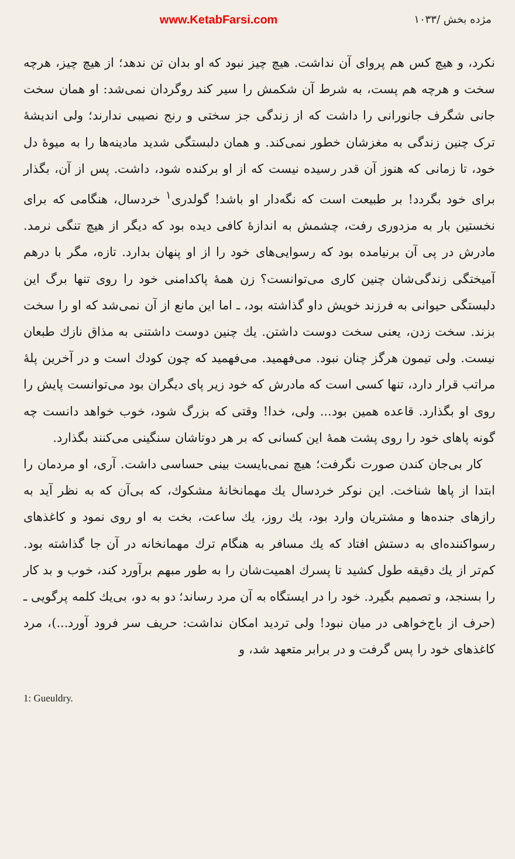مژده بخش /۱۰۳۳ www.KetabFarsi.com
نکرد، و هیچ کس هم پروای آن نداشت. هیچ چیز نبود که او بدان تن ندهد؛ از هیچ چیز، هرچه سخت و هرچه هم پست، به شرط آن شکمش را سیر کند روگردان نمی‌شد: او همان سخت جانی شگرف جانورانی را داشت که از زندگی جز سختی و رنج نصیبی ندارند؛ ولی اندیشهٔ ترک چنین زندگی به مغزشان خطور نمی‌کند. و همان دلبستگی شدید مادینه‌ها را به میوهٔ دل خود، تا زمانی که هنوز آن قدر رسیده نیست که از او برکنده شود، داشت. پس از آن، بگذار برای خود بگردد! بر طبیعت است که نگه‌دار او باشد! گولدری<sup>۱</sup> خردسال، هنگامی که برای نخستین بار به مزدوری رفت، چشمش به اندازهٔ کافی دیده بود که دیگر از هیچ تنگی نرمد. مادرش در پی آن برنیامده بود که رسوایی‌های خود را از او پنهان بدارد. تازه، مگر با درهم آمیختگی زندگی‌شان چنین کاری می‌توانست؟ زن همهٔ پاکدامنی خود را روی تنها برگ این دلبستگی حیوانی به فرزند خویش داو گذاشته بود، ـ اما این مانع از آن نمی‌شد که او را سخت بزند. سخت زدن، یعنی سخت دوست داشتن. یك چنین دوست داشتنی به مذاق نازك طبعان نیست. ولی تیمون هرگز چنان نبود. می‌فهمید. می‌فهمید که چون کودك است و در آخرین پلهٔ مراتب قرار دارد، تنها کسی است که مادرش که خود زیر پای دیگران بود می‌توانست پایش را روی او بگذارد. قاعده همین بود... ولی، خدا! وقتی که بزرگ شود، خوب خواهد دانست چه گونه پاهای خود را روی پشت همهٔ این کسانی که بر هر دوتاشان سنگینی می‌کنند بگذارد.
کار بی‌جان کندن صورت نگرفت؛ هیچ نمی‌بایست بینی حساسی داشت. آری، او مردمان را ابتدا از پاها شناخت. این نوکر خردسال یك مهمانخانهٔ مشکوك، که بی‌آن که به نظر آید به رازهای جنده‌ها و مشتریان وارد بود، یك روز، یك ساعت، بخت به او روی نمود و کاغذهای رسواکننده‌ای به دستش افتاد که یك مسافر به هنگام ترك مهمانخانه در آن جا گذاشته بود. کم‌تر از یك دقیقه طول کشید تا پسرك اهمیت‌شان را به طور مبهم برآورد کند، خوب و بد کار را بسنجد، و تصمیم بگیرد. خود را در ایستگاه به آن مرد رساند؛ دو به دو، بی‌یك کلمه پرگویی ـ (حرف از باج‌خواهی در میان نبود! ولی تردید امکان نداشت: حریف سر فرود آورد...)، مرد کاغذهای خود را پس گرفت و در برابر متعهد شد، و
1: Gueuldry.